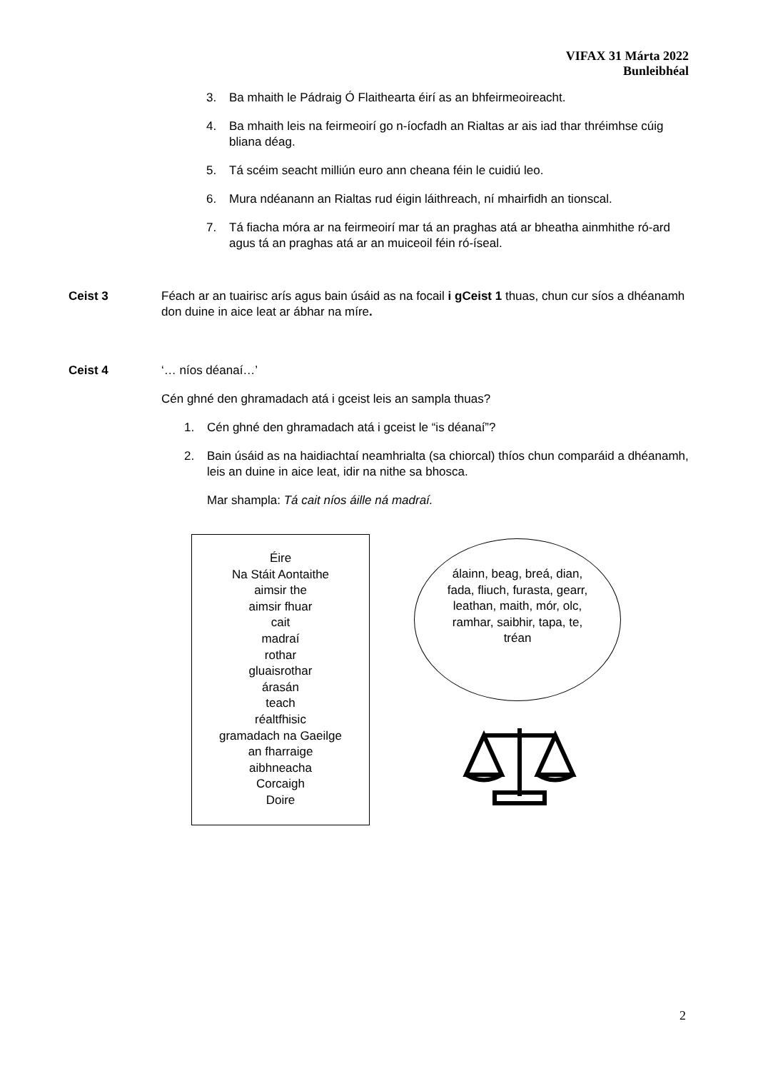VIFAX 31 Márta 2022
Bunleibhéal
3. Ba mhaith le Pádraig Ó Flaithearta éirí as an bhfeirmeoireacht.
4. Ba mhaith leis na feirmeoirí go n-íocfadh an Rialtas ar ais iad thar thréimhse cúig bliana déag.
5. Tá scéim seacht milliún euro ann cheana féin le cuidiú leo.
6. Mura ndéanann an Rialtas rud éigin láithreach, ní mhairfidh an tionscal.
7. Tá fiacha móra ar na feirmeoirí mar tá an praghas atá ar bheatha ainmhithe ró-ard agus tá an praghas atá ar an muiceoil féin ró-íseal.
Ceist 3 Féach ar an tuairisc arís agus bain úsáid as na focail i gCeist 1 thuas, chun cur síos a dhéanamh don duine in aice leat ar ábhar na míre.
Ceist 4 ‘… níos déanaí…’
Cén ghné den ghramadach atá i gceist leis an sampla thuas?
1. Cén ghné den ghramadach atá i gceist le “is déanaí”?
2. Bain úsáid as na haidiachtaí neamhrialta (sa chiorcal) thíos chun comparáid a dhéanamh, leis an duine in aice leat, idir na nithe sa bhosca.
Mar shampla: Tá cait níos áille ná madraí.
Éire
Na Stáit Aontaithe
aimsir the
aimsir fhuar
cait
madraí
rothar
gluaisrothar
árasán
teach
réaltfhisic
gramadach na Gaeilge
an fharraige
aibhneacha
Corcaigh
Doire
álainn, beag, breá, dian, fada, fliuch, furasta, gearr, leathan, maith, mór, olc, ramhar, saibhir, tapa, te, tréan
2